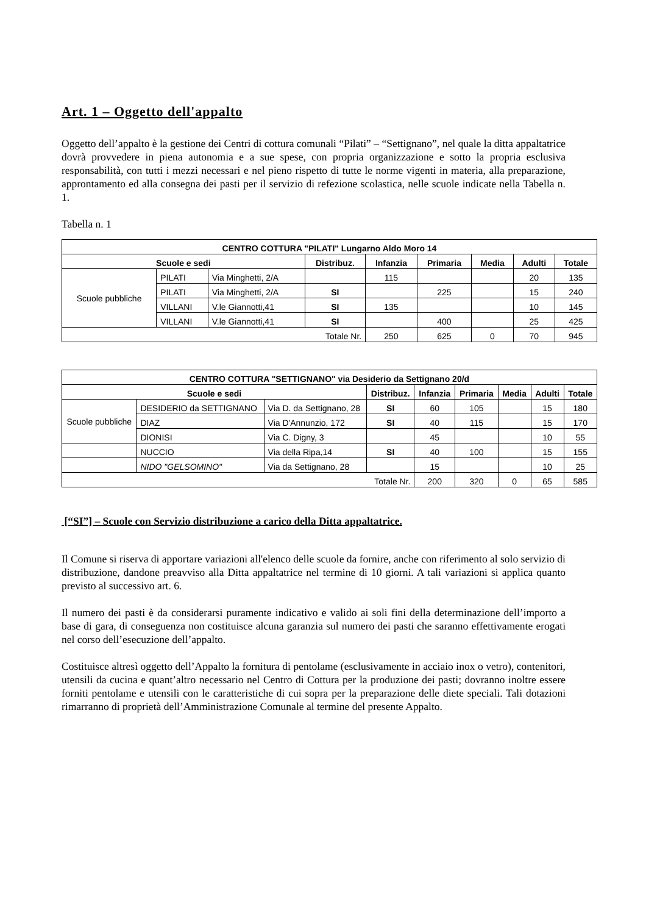Art. 1 – Oggetto dell'appalto
Oggetto dell’appalto è la gestione dei Centri di cottura comunali “Pilati” – “Settignano”, nel quale la ditta appaltatrice dovrà provvedere in piena autonomia e a sue spese, con propria organizzazione e sotto la propria esclusiva responsabilità, con tutti i mezzi necessari e nel pieno rispetto di tutte le norme vigenti in materia, alla preparazione, approntamento ed alla consegna dei pasti per il servizio di refezione scolastica, nelle scuole indicate nella Tabella n. 1.
Tabella n. 1
| CENTRO COTTURA "PILATI" Lungarno Aldo Moro 14 | | | | | | | | |
| --- | --- | --- | --- | --- | --- | --- | --- | --- |
| Scuole e sedi | | | Distribuz. | Infanzia | Primaria | Media | Adulti | Totale |
| Scuole pubbliche | PILATI | Via Minghetti, 2/A | | 115 | | | 20 | 135 |
| | PILATI | Via Minghetti, 2/A | SI | | 225 | | 15 | 240 |
| | VILLANI | V.le Giannotti,41 | SI | 135 | | | 10 | 145 |
| | VILLANI | V.le Giannotti,41 | SI | | 400 | | 25 | 425 |
| Totale Nr. | | | | 250 | 625 | 0 | 70 | 945 |
| CENTRO COTTURA "SETTIGNANO" via Desiderio da Settignano 20/d | | | | | | | | |
| --- | --- | --- | --- | --- | --- | --- | --- | --- |
| Scuole e sedi | | | Distribuz. | Infanzia | Primaria | Media | Adulti | Totale |
| Scuole pubbliche | DESIDERIO da SETTIGNANO | Via D. da Settignano, 28 | SI | 60 | 105 | | 15 | 180 |
| | DIAZ | Via D'Annunzio, 172 | SI | 40 | 115 | | 15 | 170 |
| | DIONISI | Via C. Digny, 3 | | 45 | | | 10 | 55 |
| | NUCCIO | Via della Ripa,14 | SI | 40 | 100 | | 15 | 155 |
| | NIDO "GELSOMINO" | Via da Settignano, 28 | | 15 | | | 10 | 25 |
| Totale Nr. | | | | 200 | 320 | 0 | 65 | 585 |
[“SI”] – Scuole con Servizio distribuzione a carico della Ditta appaltatrice.
Il Comune si riserva di apportare variazioni all'elenco delle scuole da fornire, anche con riferimento al solo servizio di distribuzione, dandone preavviso alla Ditta appaltatrice nel termine di 10 giorni. A tali variazioni si applica quanto previsto al successivo art. 6.
Il numero dei pasti è da considerarsi puramente indicativo e valido ai soli fini della determinazione dell’importo a base di gara, di conseguenza non costituisce alcuna garanzia sul numero dei pasti che saranno effettivamente erogati nel corso dell’esecuzione dell’appalto.
Costituisce altresì oggetto dell’Appalto la fornitura di pentolame (esclusivamente in acciaio inox o vetro), contenitori, utensili da cucina e quant’altro necessario nel Centro di Cottura per la produzione dei pasti; dovranno inoltre essere forniti pentolame e utensili con le caratteristiche di cui sopra per la preparazione delle diete speciali. Tali dotazioni rimarranno di proprietà dell’Amministrazione Comunale al termine del presente Appalto.